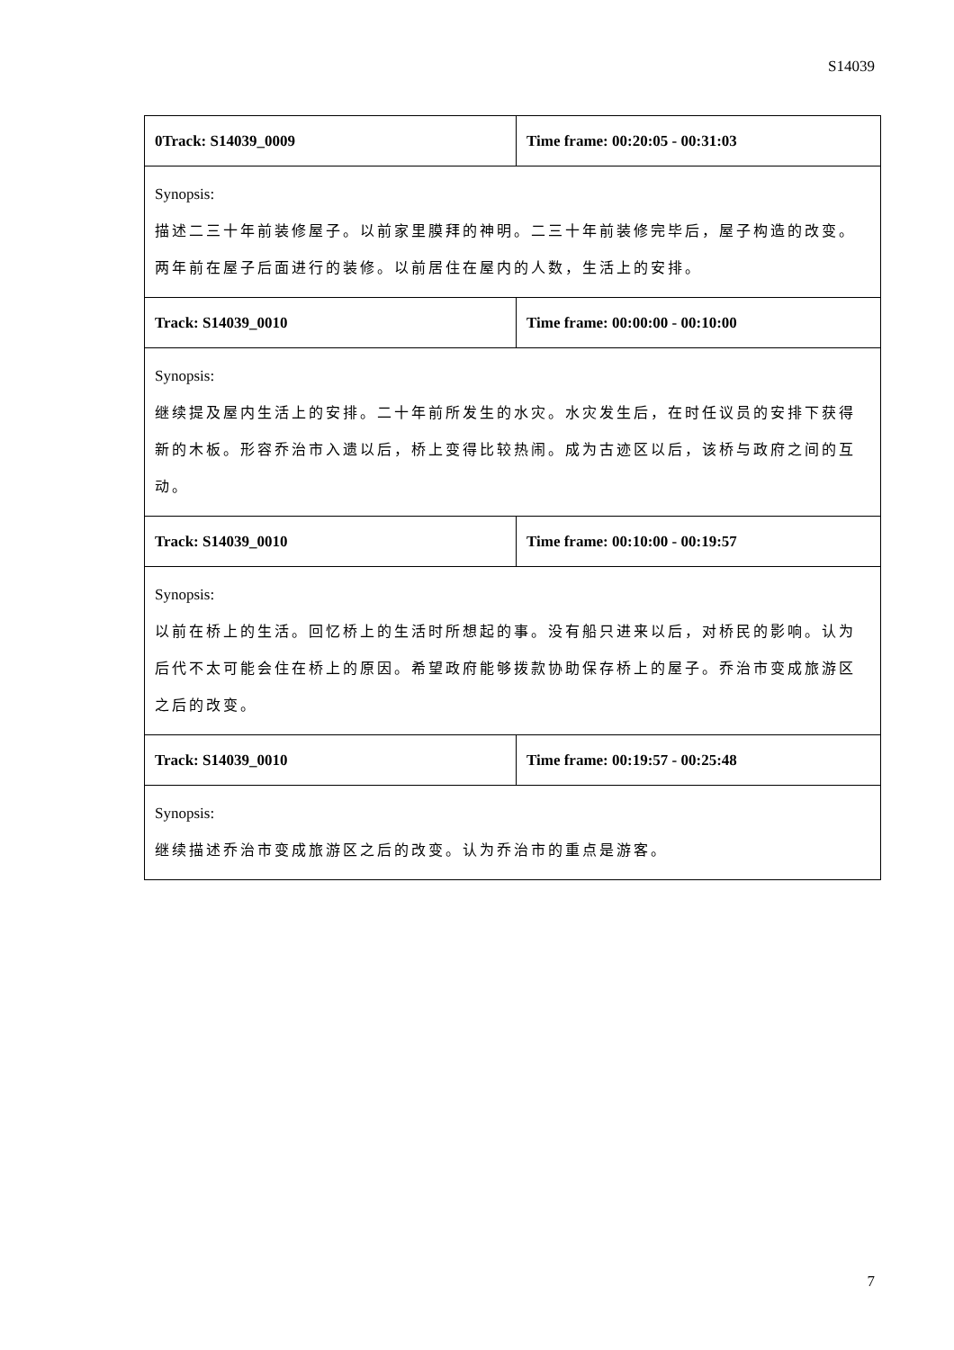S14039
| 0Track: S14039_0009 | Time frame: 00:20:05 - 00:31:03 |
| Synopsis: 描述二三十年前装修屋子。以前家里膜拜的神明。二三十年前装修完毕后，屋子构造的改变。两年前在屋子后面进行的装修。以前居住在屋内的人数，生活上的安排。 | |
| Track: S14039_0010 | Time frame: 00:00:00 - 00:10:00 |
| Synopsis: 继续提及屋内生活上的安排。二十年前所发生的水灾。水灾发生后，在时任议员的安排下获得新的木板。形容乔治市入遗以后，桥上变得比较热闹。成为古迹区以后，该桥与政府之间的互动。 | |
| Track: S14039_0010 | Time frame: 00:10:00 - 00:19:57 |
| Synopsis: 以前在桥上的生活。回忆桥上的生活时所想起的事。没有船只进来以后，对桥民的影响。认为后代不太可能会住在桥上的原因。希望政府能够拨款协助保存桥上的屋子。乔治市变成旅游区之后的改变。 | |
| Track: S14039_0010 | Time frame: 00:19:57 - 00:25:48 |
| Synopsis: 继续描述乔治市变成旅游区之后的改变。认为乔治市的重点是游客。 | |
7